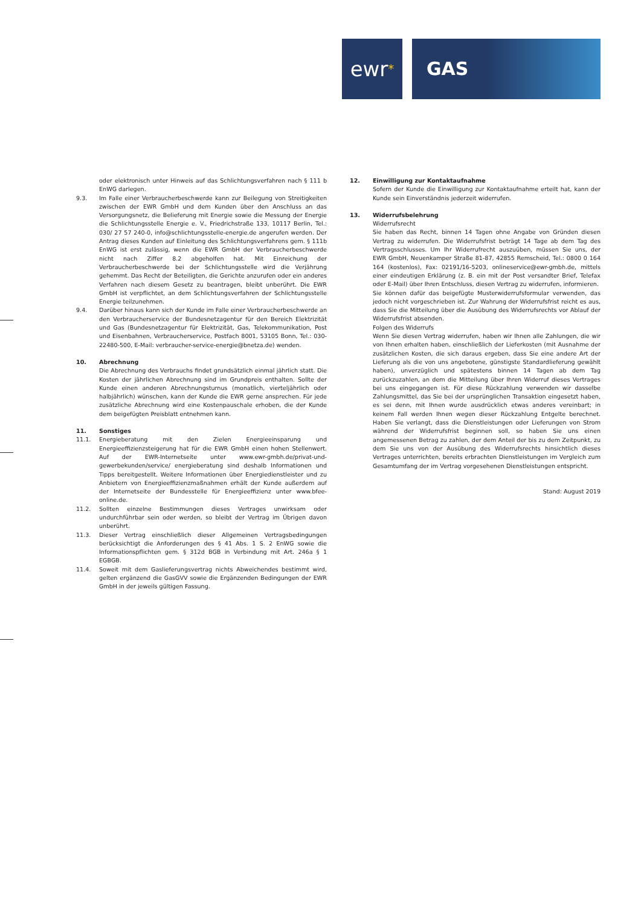ewr *
GAS
oder elektronisch unter Hinweis auf das Schlichtungsverfahren nach § 111 b EnWG darlegen.
9.3. Im Falle einer Verbraucherbeschwerde kann zur Beilegung von Streitigkeiten zwischen der EWR GmbH und dem Kunden über den Anschluss an das Versorgungsnetz, die Belieferung mit Energie sowie die Messung der Energie die Schlichtungsstelle Energie e. V., Friedrichstraße 133, 10117 Berlin, Tel.: 030/ 27 57 240-0, info@schlichtungsstelle-energie.de angerufen werden. Der Antrag dieses Kunden auf Einleitung des Schlichtungsverfahrens gem. § 111b EnWG ist erst zulässig, wenn die EWR GmbH der Verbraucherbeschwerde nicht nach Ziffer 8.2 abgeholfen hat. Mit Einreichung der Verbraucherbeschwerde bei der Schlichtungsstelle wird die Verjährung gehemmt. Das Recht der Beteiligten, die Gerichte anzurufen oder ein anderes Verfahren nach diesem Gesetz zu beantragen, bleibt unberührt. Die EWR GmbH ist verpflichtet, an dem Schlichtungsverfahren der Schlichtungsstelle Energie teilzunehmen.
9.4. Darüber hinaus kann sich der Kunde im Falle einer Verbraucherbeschwerde an den Verbraucherservice der Bundesnetzagentur für den Bereich Elektrizität und Gas (Bundesnetzagentur für Elektrizität, Gas, Telekommunikation, Post und Eisenbahnen, Verbraucherservice, Postfach 8001, 53105 Bonn, Tel.: 030-22480-500, E-Mail: verbraucher-service-energie@bnetza.de) wenden.
10. Abrechnung
Die Abrechnung des Verbrauchs findet grundsätzlich einmal jährlich statt. Die Kosten der jährlichen Abrechnung sind im Grundpreis enthalten. Sollte der Kunde einen anderen Abrechnungsturnus (monatlich, vierteljährlich oder halbjährlich) wünschen, kann der Kunde die EWR gerne ansprechen. Für jede zusätzliche Abrechnung wird eine Kostenpauschale erhoben, die der Kunde dem beigefügten Preisblatt entnehmen kann.
11. Sonstiges
11.1. Energieberatung mit den Zielen Energieeinsparung und Energieeffizienzsteigerung hat für die EWR GmbH einen hohen Stellenwert. Auf der EWR-Internetseite unter www.ewr-gmbh.de/privat-und-gewerbekunden/service/ energieberatung sind deshalb Informationen und Tipps bereitgestellt. Weitere Informationen über Energiedienstleister und zu Anbietern von Energieeffizienzmaßnahmen erhält der Kunde außerdem auf der Internetseite der Bundesstelle für Energieeffizienz unter www.bfee-online.de.
11.2. Sollten einzelne Bestimmungen dieses Vertrages unwirksam oder undurchführbar sein oder werden, so bleibt der Vertrag im Übrigen davon unberührt.
11.3. Dieser Vertrag einschließlich dieser Allgemeinen Vertragsbedingungen berücksichtigt die Anforderungen des § 41 Abs. 1 S. 2 EnWG sowie die Informationspflichten gem. § 312d BGB in Verbindung mit Art. 246a § 1 EGBGB.
11.4. Soweit mit dem Gaslieferungsvertrag nichts Abweichendes bestimmt wird, gelten ergänzend die GasGVV sowie die Ergänzenden Bedingungen der EWR GmbH in der jeweils gültigen Fassung.
12. Einwilligung zur Kontaktaufnahme
Sofern der Kunde die Einwilligung zur Kontaktaufnahme erteilt hat, kann der Kunde sein Einverständnis jederzeit widerrufen.
13. Widerrufsbelehrung
Widerrufsrecht
Sie haben das Recht, binnen 14 Tagen ohne Angabe von Gründen diesen Vertrag zu widerrufen. Die Widerrufsfrist beträgt 14 Tage ab dem Tag des Vertragsschlusses. Um Ihr Widerrufrecht auszuüben, müssen Sie uns, der EWR GmbH, Neuenkamper Straße 81-87, 42855 Remscheid, Tel.: 0800 0 164 164 (kostenlos), Fax: 02191/16-5203, onlineservice@ewr-gmbh.de, mittels einer eindeutigen Erklärung (z. B. ein mit der Post versandter Brief, Telefax oder E-Mail) über Ihren Entschluss, diesen Vertrag zu widerrufen, informieren.
Sie können dafür das beigefügte Musterwiderrufsformular verwenden, das jedoch nicht vorgeschrieben ist. Zur Wahrung der Widerrufsfrist reicht es aus, dass Sie die Mitteilung über die Ausübung des Widerrufsrechts vor Ablauf der Widerrufsfrist absenden.
Folgen des Widerrufs
Wenn Sie diesen Vertrag widerrufen, haben wir Ihnen alle Zahlungen, die wir von Ihnen erhalten haben, einschließlich der Lieferkosten (mit Ausnahme der zusätzlichen Kosten, die sich daraus ergeben, dass Sie eine andere Art der Lieferung als die von uns angebotene, günstigste Standardlieferung gewählt haben), unverzüglich und spätestens binnen 14 Tagen ab dem Tag zurückzuzahlen, an dem die Mitteilung über Ihren Widerruf dieses Vertrages bei uns eingegangen ist. Für diese Rückzahlung verwenden wir dasselbe Zahlungsmittel, das Sie bei der ursprünglichen Transaktion eingesetzt haben, es sei denn, mit Ihnen wurde ausdrücklich etwas anderes vereinbart; in keinem Fall werden Ihnen wegen dieser Rückzahlung Entgelte berechnet. Haben Sie verlangt, dass die Dienstleistungen oder Lieferungen von Strom während der Widerrufsfrist beginnen soll, so haben Sie uns einen angemessenen Betrag zu zahlen, der dem Anteil der bis zu dem Zeitpunkt, zu dem Sie uns von der Ausübung des Widerrufsrechts hinsichtlich dieses Vertrages unterrichten, bereits erbrachten Dienstleistungen im Vergleich zum Gesamtumfang der im Vertrag vorgesehenen Dienstleistungen entspricht.
Stand: August 2019